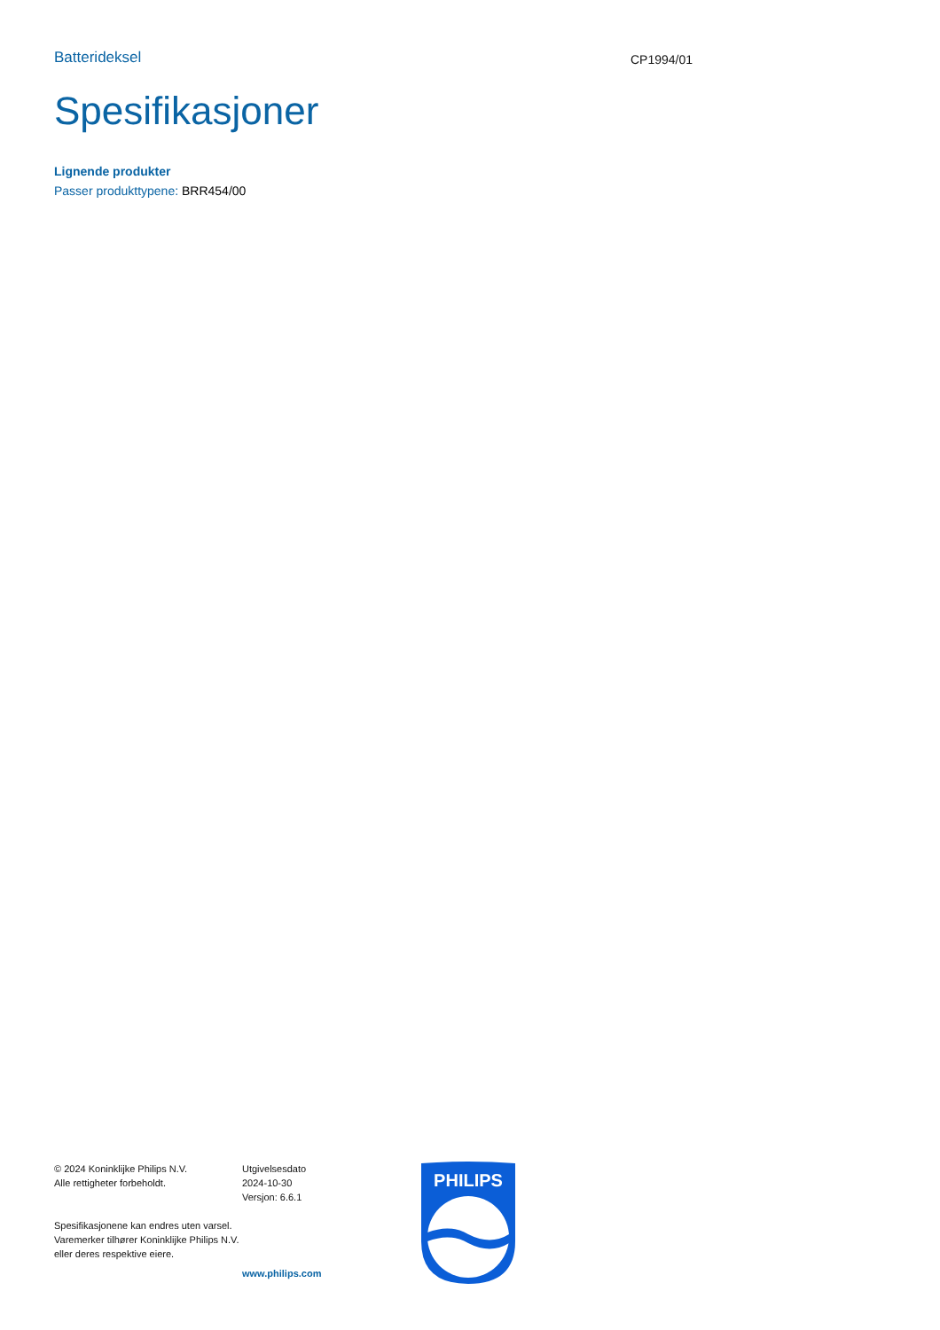Batterideksel
CP1994/01
Spesifikasjoner
Lignende produkter
Passer produkttypene: BRR454/00
© 2024 Koninklijke Philips N.V.
Alle rettigheter forbeholdt.
Spesifikasjonene kan endres uten varsel. Varemerker tilhører Koninklijke Philips N.V. eller deres respektive eiere.
Utgivelsesdato
2024-10-30
Versjon: 6.6.1
www.philips.com
PHILIPS